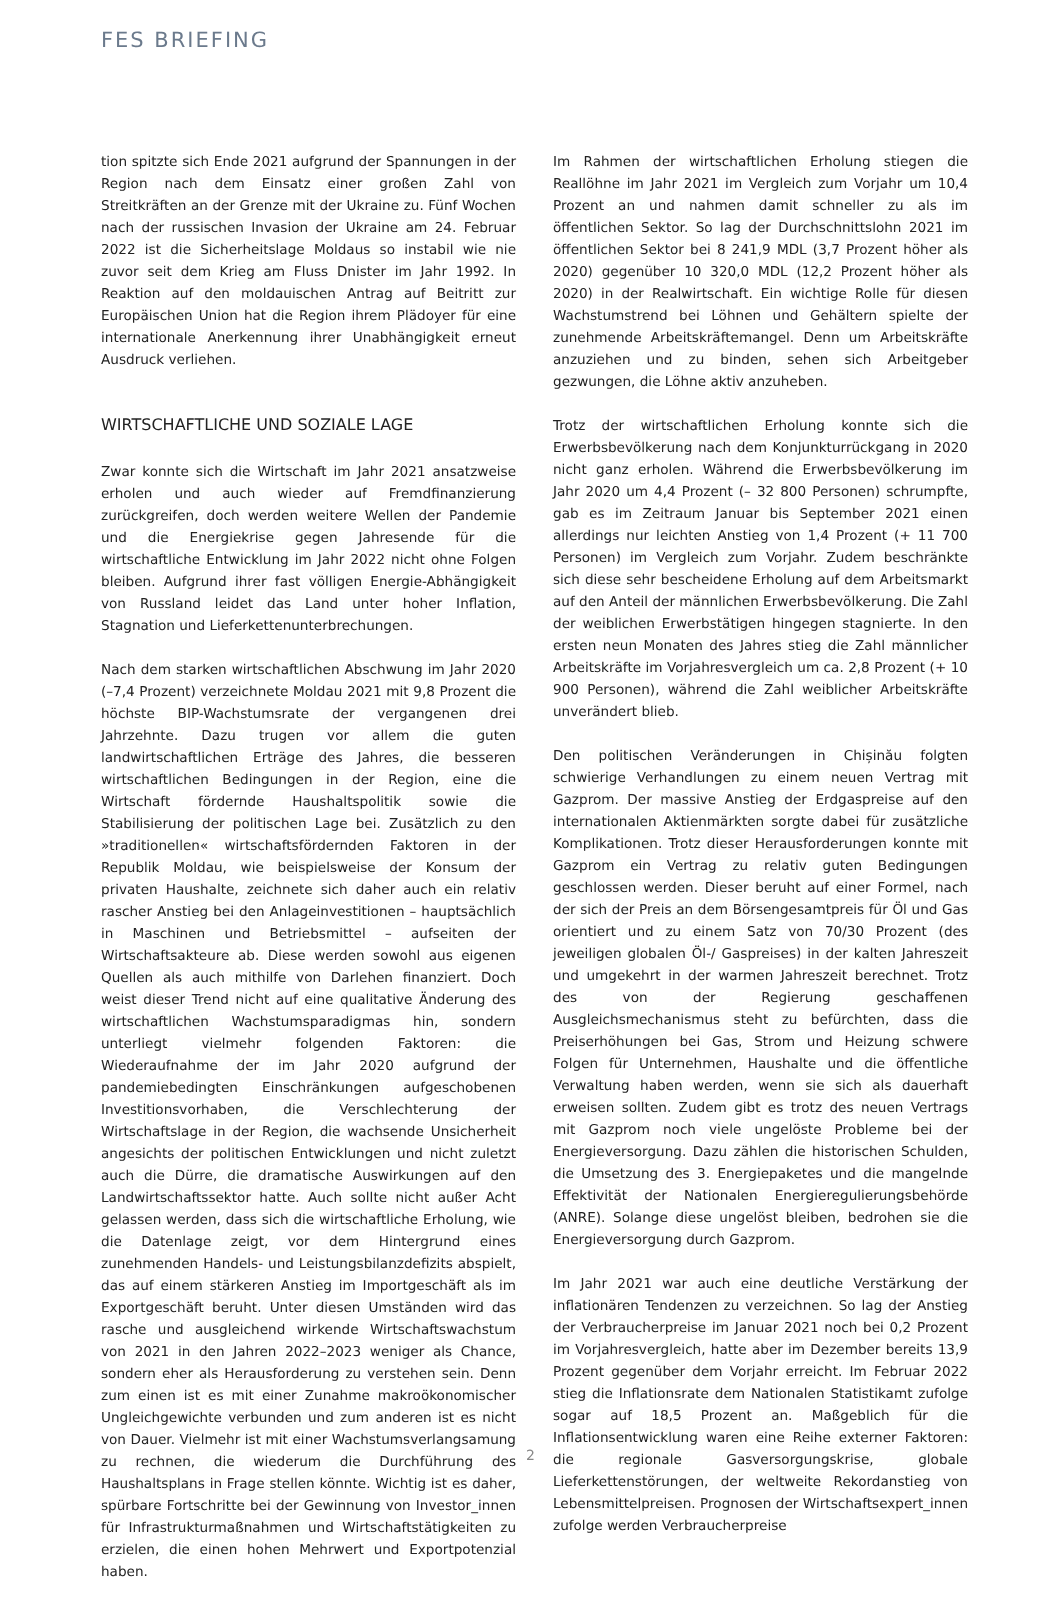FES BRIEFING
tion spitzte sich Ende 2021 aufgrund der Spannungen in der Region nach dem Einsatz einer großen Zahl von Streitkräften an der Grenze mit der Ukraine zu. Fünf Wochen nach der russischen Invasion der Ukraine am 24. Februar 2022 ist die Sicherheitslage Moldaus so instabil wie nie zuvor seit dem Krieg am Fluss Dnister im Jahr 1992. In Reaktion auf den moldauischen Antrag auf Beitritt zur Europäischen Union hat die Region ihrem Plädoyer für eine internationale Anerkennung ihrer Unabhängigkeit erneut Ausdruck verliehen.
WIRTSCHAFTLICHE UND SOZIALE LAGE
Zwar konnte sich die Wirtschaft im Jahr 2021 ansatzweise erholen und auch wieder auf Fremdfinanzierung zurückgreifen, doch werden weitere Wellen der Pandemie und die Energiekrise gegen Jahresende für die wirtschaftliche Entwicklung im Jahr 2022 nicht ohne Folgen bleiben. Aufgrund ihrer fast völligen Energie-Abhängigkeit von Russland leidet das Land unter hoher Inflation, Stagnation und Lieferkettenunterbrechungen.
Nach dem starken wirtschaftlichen Abschwung im Jahr 2020 (–7,4 Prozent) verzeichnete Moldau 2021 mit 9,8 Prozent die höchste BIP-Wachstumsrate der vergangenen drei Jahrzehnte. Dazu trugen vor allem die guten landwirtschaftlichen Erträge des Jahres, die besseren wirtschaftlichen Bedingungen in der Region, eine die Wirtschaft fördernde Haushaltspolitik sowie die Stabilisierung der politischen Lage bei. Zusätzlich zu den »traditionellen« wirtschaftsfördernden Faktoren in der Republik Moldau, wie beispielsweise der Konsum der privaten Haushalte, zeichnete sich daher auch ein relativ rascher Anstieg bei den Anlageinvestitionen – hauptsächlich in Maschinen und Betriebsmittel – aufseiten der Wirtschaftsakteure ab. Diese werden sowohl aus eigenen Quellen als auch mithilfe von Darlehen finanziert. Doch weist dieser Trend nicht auf eine qualitative Änderung des wirtschaftlichen Wachstumsparadigmas hin, sondern unterliegt vielmehr folgenden Faktoren: die Wiederaufnahme der im Jahr 2020 aufgrund der pandemiebedingten Einschränkungen aufgeschobenen Investitionsvorhaben, die Verschlechterung der Wirtschaftslage in der Region, die wachsende Unsicherheit angesichts der politischen Entwicklungen und nicht zuletzt auch die Dürre, die dramatische Auswirkungen auf den Landwirtschaftssektor hatte. Auch sollte nicht außer Acht gelassen werden, dass sich die wirtschaftliche Erholung, wie die Datenlage zeigt, vor dem Hintergrund eines zunehmenden Handels- und Leistungsbilanzdefizits abspielt, das auf einem stärkeren Anstieg im Importgeschäft als im Exportgeschäft beruht. Unter diesen Umständen wird das rasche und ausgleichend wirkende Wirtschaftswachstum von 2021 in den Jahren 2022–2023 weniger als Chance, sondern eher als Herausforderung zu verstehen sein. Denn zum einen ist es mit einer Zunahme makroökonomischer Ungleichgewichte verbunden und zum anderen ist es nicht von Dauer. Vielmehr ist mit einer Wachstumsverlangsamung zu rechnen, die wiederum die Durchführung des Haushaltsplans in Frage stellen könnte. Wichtig ist es daher, spürbare Fortschritte bei der Gewinnung von Investor_innen für Infrastrukturmaßnahmen und Wirtschaftstätigkeiten zu erzielen, die einen hohen Mehrwert und Exportpotenzial haben.
Im Rahmen der wirtschaftlichen Erholung stiegen die Reallöhne im Jahr 2021 im Vergleich zum Vorjahr um 10,4 Prozent an und nahmen damit schneller zu als im öffentlichen Sektor. So lag der Durchschnittslohn 2021 im öffentlichen Sektor bei 8 241,9 MDL (3,7 Prozent höher als 2020) gegenüber 10 320,0 MDL (12,2 Prozent höher als 2020) in der Realwirtschaft. Ein wichtige Rolle für diesen Wachstumstrend bei Löhnen und Gehältern spielte der zunehmende Arbeitskräftemangel. Denn um Arbeitskräfte anzuziehen und zu binden, sehen sich Arbeitgeber gezwungen, die Löhne aktiv anzuheben.
Trotz der wirtschaftlichen Erholung konnte sich die Erwerbsbevölkerung nach dem Konjunkturrückgang in 2020 nicht ganz erholen. Während die Erwerbsbevölkerung im Jahr 2020 um 4,4 Prozent (– 32 800 Personen) schrumpfte, gab es im Zeitraum Januar bis September 2021 einen allerdings nur leichten Anstieg von 1,4 Prozent (+ 11 700 Personen) im Vergleich zum Vorjahr. Zudem beschränkte sich diese sehr bescheidene Erholung auf dem Arbeitsmarkt auf den Anteil der männlichen Erwerbsbevölkerung. Die Zahl der weiblichen Erwerbstätigen hingegen stagnierte. In den ersten neun Monaten des Jahres stieg die Zahl männlicher Arbeitskräfte im Vorjahresvergleich um ca. 2,8 Prozent (+ 10 900 Personen), während die Zahl weiblicher Arbeitskräfte unverändert blieb.
Den politischen Veränderungen in Chișinău folgten schwierige Verhandlungen zu einem neuen Vertrag mit Gazprom. Der massive Anstieg der Erdgaspreise auf den internationalen Aktienmärkten sorgte dabei für zusätzliche Komplikationen. Trotz dieser Herausforderungen konnte mit Gazprom ein Vertrag zu relativ guten Bedingungen geschlossen werden. Dieser beruht auf einer Formel, nach der sich der Preis an dem Börsengesamtpreis für Öl und Gas orientiert und zu einem Satz von 70/30 Prozent (des jeweiligen globalen Öl-/ Gaspreises) in der kalten Jahreszeit und umgekehrt in der warmen Jahreszeit berechnet. Trotz des von der Regierung geschaffenen Ausgleichsmechanismus steht zu befürchten, dass die Preiserhöhungen bei Gas, Strom und Heizung schwere Folgen für Unternehmen, Haushalte und die öffentliche Verwaltung haben werden, wenn sie sich als dauerhaft erweisen sollten. Zudem gibt es trotz des neuen Vertrags mit Gazprom noch viele ungelöste Probleme bei der Energieversorgung. Dazu zählen die historischen Schulden, die Umsetzung des 3. Energiepaketes und die mangelnde Effektivität der Nationalen Energieregulierungsbehörde (ANRE). Solange diese ungelöst bleiben, bedrohen sie die Energieversorgung durch Gazprom.
Im Jahr 2021 war auch eine deutliche Verstärkung der inflationären Tendenzen zu verzeichnen. So lag der Anstieg der Verbraucherpreise im Januar 2021 noch bei 0,2 Prozent im Vorjahresvergleich, hatte aber im Dezember bereits 13,9 Prozent gegenüber dem Vorjahr erreicht. Im Februar 2022 stieg die Inflationsrate dem Nationalen Statistikamt zufolge sogar auf 18,5 Prozent an. Maßgeblich für die Inflationsentwicklung waren eine Reihe externer Faktoren: die regionale Gasversorgungskrise, globale Lieferkettenstörungen, der weltweite Rekordanstieg von Lebensmittelpreisen. Prognosen der Wirtschaftsexpert_innen zufolge werden Verbraucherpreise
2